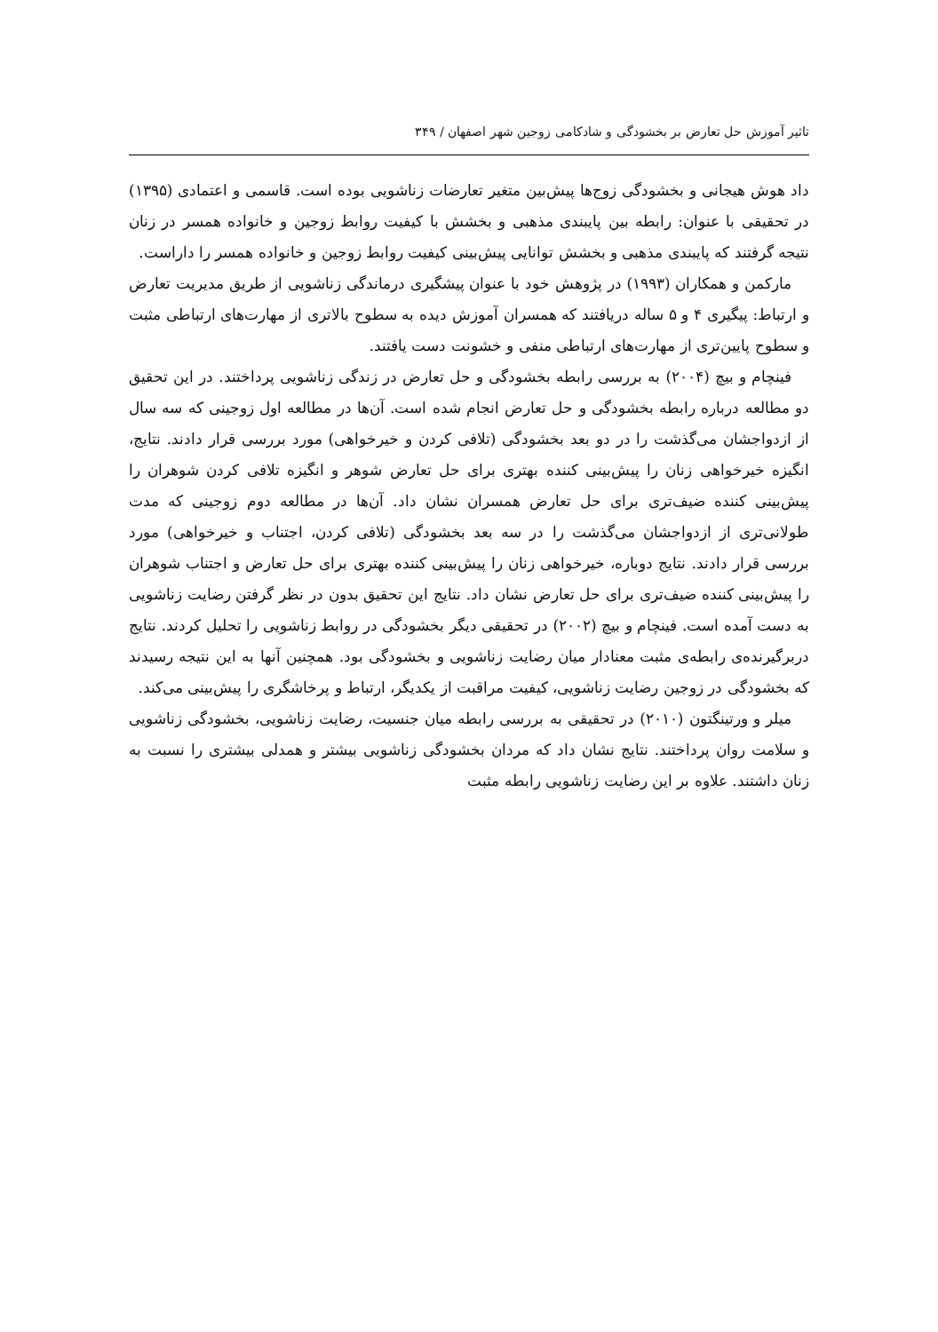تاثیر آموزش حل تعارض بر بخشودگی و شادکامی زوجین شهر اصفهان / ۳۴۹
داد هوش هیجانی و بخشودگی زوج‌ها پیش‌بین متغیر تعارضات زناشویی بوده است. قاسمی و اعتمادی (۱۳۹۵) در تحقیقی با عنوان: رابطه بین پایبندی مذهبی و بخشش با کیفیت روابط زوجین و خانواده همسر در زنان نتیجه گرفتند که پایبندی مذهبی و بخشش توانایی پیش‌بینی کیفیت روابط زوجین و خانواده همسر را داراست.
مارکمن و همکاران (۱۹۹۳) در پژوهش خود با عنوان پیشگیری درماندگی زناشویی از طریق مدیریت تعارض و ارتباط: پیگیری ۴ و ۵ ساله دریافتند که همسران آموزش دیده به سطوح بالاتری از مهارت‌های ارتباطی مثبت و سطوح پایین‌تری از مهارت‌های ارتباطی منفی و خشونت دست یافتند.
فینچام و بیچ (۲۰۰۴) به بررسی رابطه بخشودگی و حل تعارض در زندگی زناشویی پرداختند. در این تحقیق دو مطالعه درباره رابطه بخشودگی و حل تعارض انجام شده است. آن‌ها در مطالعه اول زوجینی که سه سال از ازدواجشان می‌گذشت را در دو بعد بخشودگی (تلافی کردن و خیرخواهی) مورد بررسی قرار دادند. نتایج، انگیزه خیرخواهی زنان را پیش‌بینی کننده بهتری برای حل تعارض شوهر و انگیزه تلافی کردن شوهران را پیش‌بینی کننده ضیف‌تری برای حل تعارض همسران نشان داد. آن‌ها در مطالعه دوم زوجینی که مدت طولانی‌تری از ازدواجشان می‌گذشت را در سه بعد بخشودگی (تلافی کردن، اجتناب و خیرخواهی) مورد بررسی قرار دادند. نتایج دوباره، خیرخواهی زنان را پیش‌بینی کننده بهتری برای حل تعارض و اجتناب شوهران را پیش‌بینی کننده ضیف‌تری برای حل تعارض نشان داد. نتایج این تحقیق بدون در نظر گرفتن رضایت زناشویی به دست آمده است. فینچام و بیچ (۲۰۰۲) در تحقیقی دیگر بخشودگی در روابط زناشویی را تحلیل کردند. نتایج دربرگیرنده‌ی رابطه‌ی مثبت معنادار میان رضایت زناشویی و بخشودگی بود. همچنین آنها به این نتیجه رسیدند که بخشودگی در زوجین رضایت زناشویی، کیفیت مراقبت از یکدیگر، ارتباط و پرخاشگری را پیش‌بینی می‌کند.
میلر و ورتینگتون (۲۰۱۰) در تحقیقی به بررسی رابطه میان جنسیت، رضایت زناشویی، بخشودگی زناشویی و سلامت روان پرداختند. نتایج نشان داد که مردان بخشودگی زناشویی بیشتر و همدلی بیشتری را نسبت به زنان داشتند. علاوه بر این رضایت زناشویی رابطه مثبت